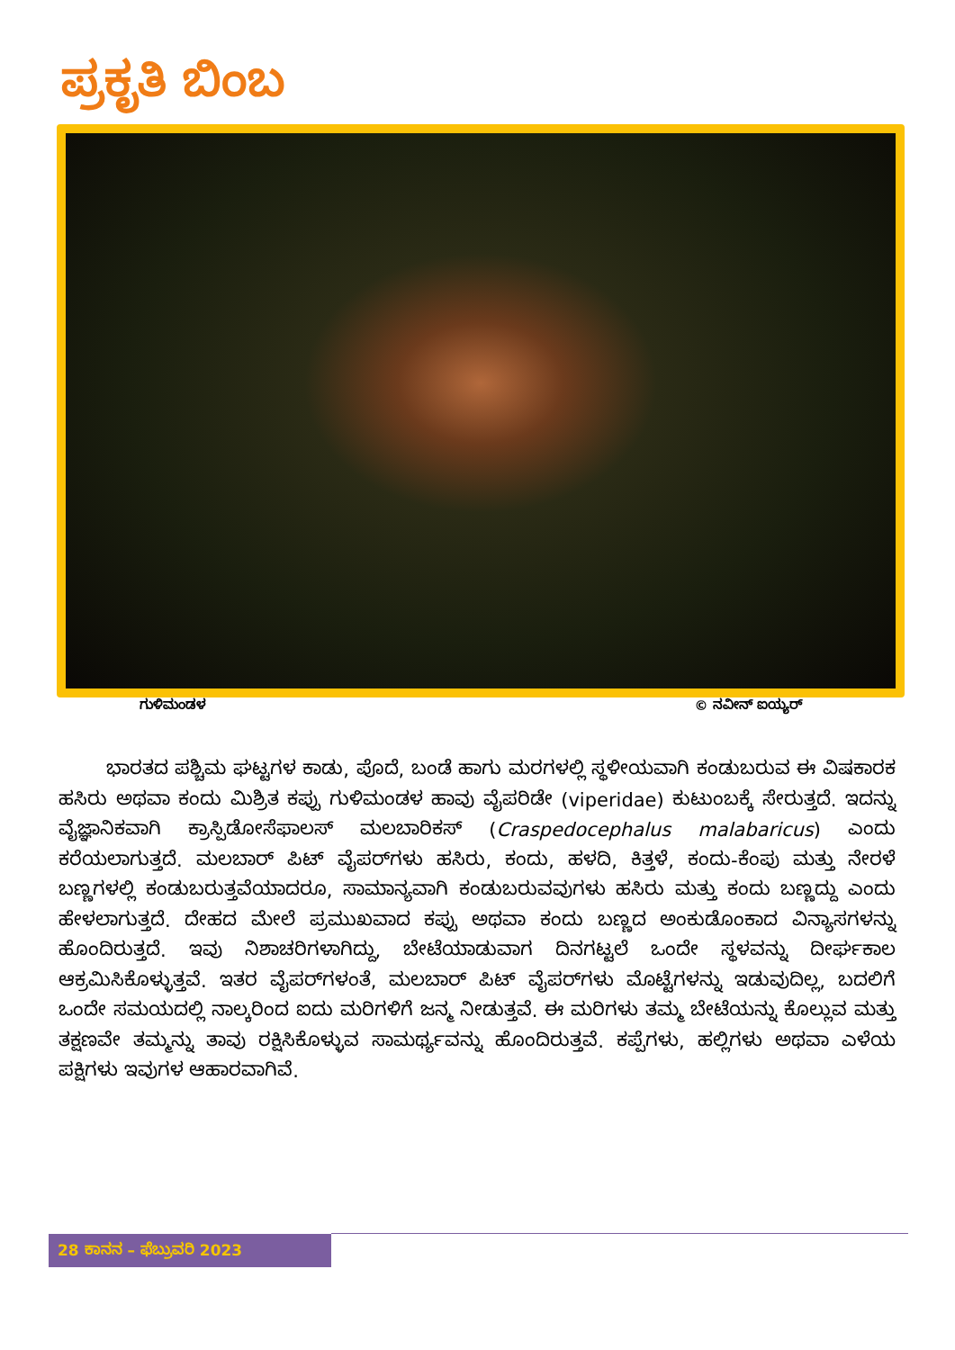ಪ್ರಕೃತಿ ಬಿಂಬ
ಗುಳಿಮಂಡಳ © ನವೀನ್ ಐಯ್ಯರ್
ಭಾರತದ ಪಶ್ಚಿಮ ಘಟ್ಟಗಳ ಕಾಡು, ಪೊದೆ, ಬಂಡೆ ಹಾಗು ಮರಗಳಲ್ಲಿ ಸ್ಥಳೀಯವಾಗಿ ಕಂಡುಬರುವ ಈ ವಿಷಕಾರಕ ಹಸಿರು ಅಥವಾ ಕಂದು ಮಿಶ್ರಿತ ಕಪ್ಪು ಗುಳಿಮಂಡಳ ಹಾವು ವೈಪರಿಡೇ (viperidae) ಕುಟುಂಬಕ್ಕೆ ಸೇರುತ್ತದೆ. ಇದನ್ನು ವೈಜ್ಞಾನಿಕವಾಗಿ ಕ್ರಾಸ್ಪಿಡೋಸೆಫಾಲಸ್ ಮಲಬಾರಿಕಸ್ (Craspedocephalus malabaricus) ಎಂದು ಕರೆಯಲಾಗುತ್ತದೆ. ಮಲಬಾರ್ ಪಿಟ್ ವೈಪರ್‌ಗಳು ಹಸಿರು, ಕಂದು, ಹಳದಿ, ಕಿತ್ತಳೆ, ಕಂದು-ಕೆಂಪು ಮತ್ತು ನೇರಳೆ ಬಣ್ಣಗಳಲ್ಲಿ ಕಂಡುಬರುತ್ತವೆಯಾದರೂ, ಸಾಮಾನ್ಯವಾಗಿ ಕಂಡುಬರುವವುಗಳು ಹಸಿರು ಮತ್ತು ಕಂದು ಬಣ್ಣದ್ದು ಎಂದು ಹೇಳಲಾಗುತ್ತದೆ. ದೇಹದ ಮೇಲೆ ಪ್ರಮುಖವಾದ ಕಪ್ಪು ಅಥವಾ ಕಂದು ಬಣ್ಣದ ಅಂಕುಡೊಂಕಾದ ವಿನ್ಯಾಸಗಳನ್ನು ಹೊಂದಿರುತ್ತದೆ. ಇವು ನಿಶಾಚರಿಗಳಾಗಿದ್ದು, ಬೇಟೆಯಾಡುವಾಗ ದಿನಗಟ್ಟಲೆ ಒಂದೇ ಸ್ಥಳವನ್ನು ದೀರ್ಘಕಾಲ ಆಕ್ರಮಿಸಿಕೊಳ್ಳುತ್ತವೆ. ಇತರ ವೈಪರ್‌ಗಳಂತೆ, ಮಲಬಾರ್ ಪಿಟ್ ವೈಪರ್‌ಗಳು ಮೊಟ್ಟೆಗಳನ್ನು ಇಡುವುದಿಲ್ಲ, ಬದಲಿಗೆ ಒಂದೇ ಸಮಯದಲ್ಲಿ ನಾಲ್ಕರಿಂದ ಐದು ಮರಿಗಳಿಗೆ ಜನ್ಮ ನೀಡುತ್ತವೆ. ಈ ಮರಿಗಳು ತಮ್ಮ ಬೇಟೆಯನ್ನು ಕೊಲ್ಲುವ ಮತ್ತು ತಕ್ಷಣವೇ ತಮ್ಮನ್ನು ತಾವು ರಕ್ಷಿಸಿಕೊಳ್ಳುವ ಸಾಮರ್ಥ್ಯವನ್ನು ಹೊಂದಿರುತ್ತವೆ. ಕಪ್ಪೆಗಳು, ಹಲ್ಲಿಗಳು ಅಥವಾ ಎಳೆಯ ಪಕ್ಷಿಗಳು ಇವುಗಳ ಆಹಾರವಾಗಿವೆ.
28 ಕಾನನ – ಫೆಬ್ರುವರಿ 2023